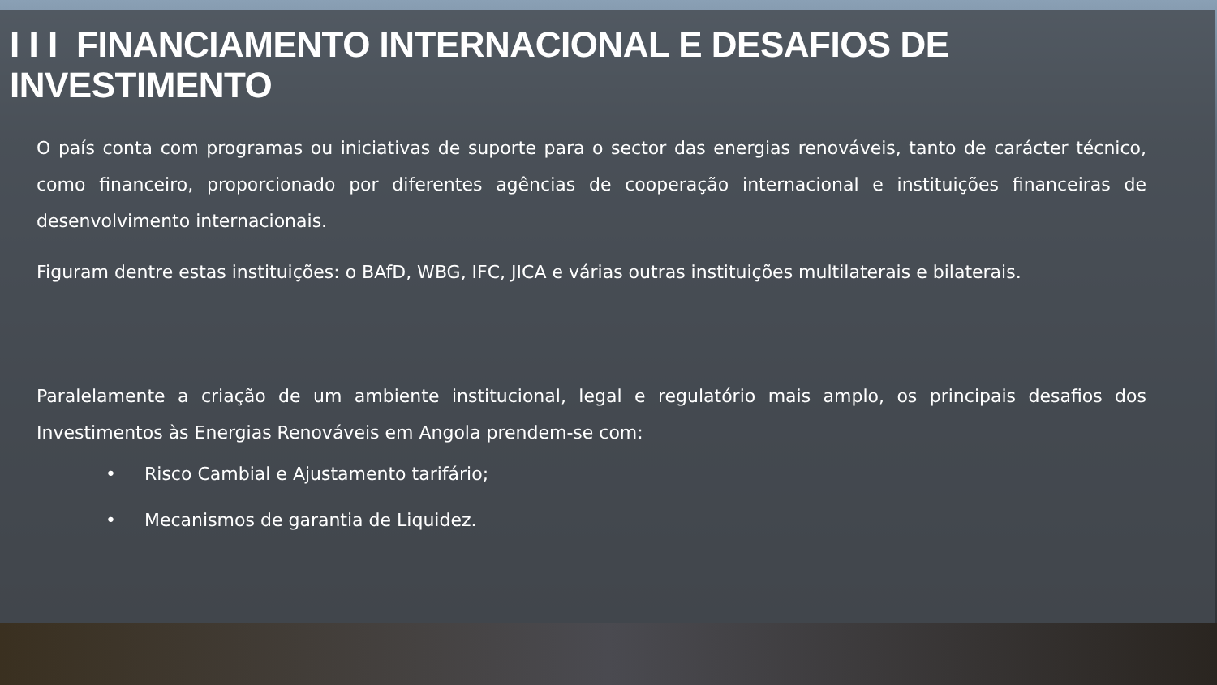I I I FINANCIAMENTO INTERNACIONAL E DESAFIOS DE INVESTIMENTO
O país conta com programas ou iniciativas de suporte para o sector das energias renováveis, tanto de carácter técnico, como financeiro, proporcionado por diferentes agências de cooperação internacional e instituições financeiras de desenvolvimento internacionais.
Figuram dentre estas instituições: o BAfD, WBG, IFC, JICA e várias outras instituições multilaterais e bilaterais.
Paralelamente a criação de um ambiente institucional, legal e regulatório mais amplo, os principais desafios dos Investimentos às Energias Renováveis em Angola prendem-se com:
• Risco Cambial e Ajustamento tarifário;
• Mecanismos de garantia de Liquidez.